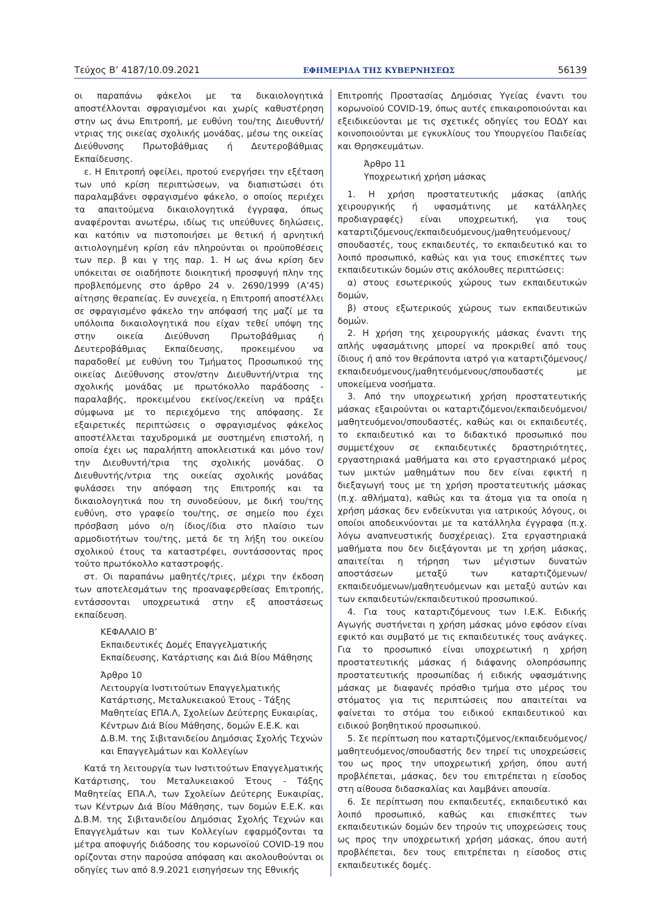Τεύχος Β’ 4187/10.09.2021 ΕΦΗΜΕΡΙΔΑ ΤΗΣ ΚΥΒΕΡΝΗΣΕΩΣ 56139
οι παραπάνω φάκελοι με τα δικαιολογητικά αποστέλλονται σφραγισμένοι και χωρίς καθυστέρηση στην ως άνω Επιτροπή, με ευθύνη του/της Διευθυντή/ντριας της οικείας σχολικής μονάδας, μέσω της οικείας Διεύθυνσης Πρωτοβάθμιας ή Δευτεροβάθμιας Εκπαίδευσης.
ε. Η Επιτροπή οφείλει, προτού ενεργήσει την εξέταση των υπό κρίση περιπτώσεων, να διαπιστώσει ότι παραλαμβάνει σφραγισμένο φάκελο, ο οποίος περιέχει τα απαιτούμενα δικαιολογητικά έγγραφα, όπως αναφέρονται ανωτέρω, ιδίως τις υπεύθυνες δηλώσεις, και κατόπιν να πιστοποιήσει με θετική ή αρνητική αιτιολογημένη κρίση εάν πληρούνται οι προϋποθέσεις των περ. β και γ της παρ. 1. Η ως άνω κρίση δεν υπόκειται σε οιαδήποτε διοικητική προσφυγή πλην της προβλεπόμενης στο άρθρο 24 ν. 2690/1999 (Α’45) αίτησης θεραπείας. Εν συνεχεία, η Επιτροπή αποστέλλει σε σφραγισμένο φάκελο την απόφασή της μαζί με τα υπόλοιπα δικαιολογητικά που είχαν τεθεί υπόψη της στην οικεία Διεύθυνση Πρωτοβάθμιας ή Δευτεροβάθμιας Εκπαίδευσης, προκειμένου να παραδοθεί με ευθύνη του Τμήματος Προσωπικού της οικείας Διεύθυνσης στον/στην Διευθυντή/ντρια της σχολικής μονάδας με πρωτόκολλο παράδοσης - παραλαβής, προκειμένου εκείνος/εκείνη να πράξει σύμφωνα με το περιεχόμενο της απόφασης. Σε εξαιρετικές περιπτώσεις ο σφραγισμένος φάκελος αποστέλλεται ταχυδρομικά με συστημένη επιστολή, η οποία έχει ως παραλήπτη αποκλειστικά και μόνο τον/την Διευθυντή/τρια της σχολικής μονάδας. Ο Διευθυντής/ντρια της οικείας σχολικής μονάδας φυλάσσει την απόφαση της Επιτροπής και τα δικαιολογητικά που τη συνοδεύουν, με δική του/της ευθύνη, στο γραφείο του/της, σε σημείο που έχει πρόσβαση μόνο ο/η ίδιος/ίδια στο πλαίσιο των αρμοδιοτήτων του/της, μετά δε τη λήξη του οικείου σχολικού έτους τα καταστρέφει, συντάσσοντας προς τούτο πρωτόκολλο καταστροφής.
στ. Οι παραπάνω μαθητές/τριες, μέχρι την έκδοση των αποτελεσμάτων της προαναφερθείσας Επιτροπής, εντάσσονται υποχρεωτικά στην εξ αποστάσεως εκπαίδευση.
ΚΕΦΑΛΑΙΟ Β’
Εκπαιδευτικές Δομές Επαγγελματικής Εκπαίδευσης, Κατάρτισης και Διά Βίου Μάθησης
Άρθρο 10
Λειτουργία Ινστιτούτων Επαγγελματικής Κατάρτισης, Μεταλυκειακού Έτους - Τάξης Μαθητείας ΕΠΑ.Λ, Σχολείων Δεύτερης Ευκαιρίας, Κέντρων Διά Βίου Μάθησης, δομών Ε.Ε.Κ. και Δ.Β.Μ. της Σιβιτανιδείου Δημόσιας Σχολής Τεχνών και Επαγγελμάτων και Κολλεγίων
Κατά τη λειτουργία των Ινστιτούτων Επαγγελματικής Κατάρτισης, του Μεταλυκειακού Έτους - Τάξης Μαθητείας ΕΠΑ.Λ, των Σχολείων Δεύτερης Ευκαιρίας, των Κέντρων Διά Βίου Μάθησης, των δομών Ε.Ε.Κ. και Δ.Β.Μ. της Σιβιτανιδείου Δημόσιας Σχολής Τεχνών και Επαγγελμάτων και των Κολλεγίων εφαρμόζονται τα μέτρα αποφυγής διάδοσης του κορωνοϊού COVID-19 που ορίζονται στην παρούσα απόφαση και ακολουθούνται οι οδηγίες των από 8.9.2021 εισηγήσεων της Εθνικής
Επιτροπής Προστασίας Δημόσιας Υγείας έναντι του κορωνοϊού COVID-19, όπως αυτές επικαιροποιούνται και εξειδικεύονται με τις σχετικές οδηγίες του ΕΟΔΥ και κοινοποιούνται με εγκυκλίους του Υπουργείου Παιδείας και Θρησκευμάτων.
Άρθρο 11
Υποχρεωτική χρήση μάσκας
1. Η χρήση προστατευτικής μάσκας (απλής χειρουργικής ή υφασμάτινης με κατάλληλες προδιαγραφές) είναι υποχρεωτική, για τους καταρτιζόμενους/εκπαιδευόμενους/μαθητευόμενους/σπουδαστές, τους εκπαιδευτές, το εκπαιδευτικό και το λοιπό προσωπικό, καθώς και για τους επισκέπτες των εκπαιδευτικών δομών στις ακόλουθες περιπτώσεις:
α) στους εσωτερικούς χώρους των εκπαιδευτικών δομών,
β) στους εξωτερικούς χώρους των εκπαιδευτικών δομών.
2. Η χρήση της χειρουργικής μάσκας έναντι της απλής υφασμάτινης μπορεί να προκριθεί από τους ίδιους ή από τον θεράποντα ιατρό για καταρτιζόμενους/εκπαιδευόμενους/μαθητευόμενους/σπουδαστές με υποκείμενα νοσήματα.
3. Από την υποχρεωτική χρήση προστατευτικής μάσκας εξαιρούνται οι καταρτιζόμενοι/εκπαιδευόμενοι/μαθητευόμενοι/σπουδαστές, καθώς και οι εκπαιδευτές, το εκπαιδευτικό και το διδακτικό προσωπικό που συμμετέχουν σε εκπαιδευτικές δραστηριότητες, εργαστηριακά μαθήματα και στο εργαστηριακό μέρος των μικτών μαθημάτων που δεν είναι εφικτή η διεξαγωγή τους με τη χρήση προστατευτικής μάσκας (π.χ. αθλήματα), καθώς και τα άτομα για τα οποία η χρήση μάσκας δεν ενδείκνυται για ιατρικούς λόγους, οι οποίοι αποδεικνύονται με τα κατάλληλα έγγραφα (π.χ. λόγω αναπνευστικής δυσχέρειας). Στα εργαστηριακά μαθήματα που δεν διεξάγονται με τη χρήση μάσκας, απαιτείται η τήρηση των μέγιστων δυνατών αποστάσεων μεταξύ των καταρτιζόμενων/εκπαιδευόμενων/μαθητευόμενων και μεταξύ αυτών και των εκπαιδευτών/εκπαιδευτικού προσωπικού.
4. Για τους καταρτιζόμενους των Ι.Ε.Κ. Ειδικής Αγωγής συστήνεται η χρήση μάσκας μόνο εφόσον είναι εφικτό και συμβατό με τις εκπαιδευτικές τους ανάγκες. Για το προσωπικό είναι υποχρεωτική η χρήση προστατευτικής μάσκας ή διάφανης ολοπρόσωπης προστατευτικής προσωπίδας ή ειδικής υφασμάτινης μάσκας με διαφανές πρόσθιο τμήμα στο μέρος του στόματος για τις περιπτώσεις που απαιτείται να φαίνεται το στόμα του ειδικού εκπαιδευτικού και ειδικού βοηθητικού προσωπικού.
5. Σε περίπτωση που καταρτιζόμενος/εκπαιδευόμενος/μαθητευόμενος/σπουδαστής δεν τηρεί τις υποχρεώσεις του ως προς την υποχρεωτική χρήση, όπου αυτή προβλέπεται, μάσκας, δεν του επιτρέπεται η είσοδος στη αίθουσα διδασκαλίας και λαμβάνει απουσία.
6. Σε περίπτωση που εκπαιδευτές, εκπαιδευτικό και λοιπό προσωπικό, καθώς και επισκέπτες των εκπαιδευτικών δομών δεν τηρούν τις υποχρεώσεις τους ως προς την υποχρεωτική χρήση μάσκας, όπου αυτή προβλέπεται, δεν τους επιτρέπεται η είσοδος στις εκπαιδευτικές δομές.